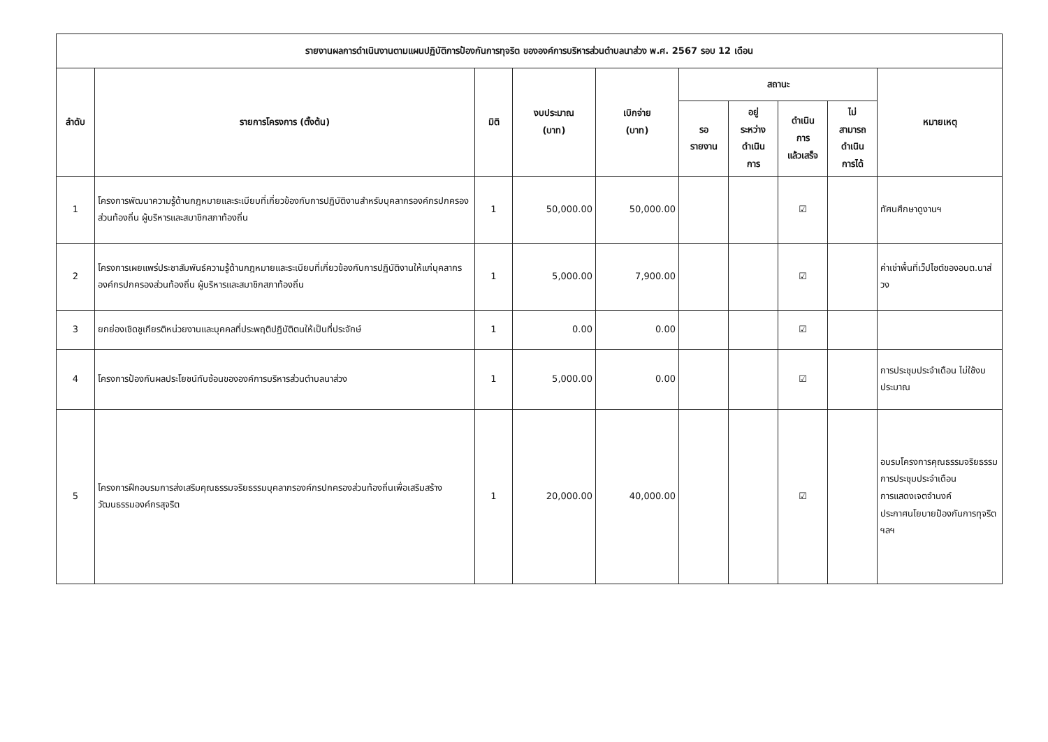| รายงานผลการดำเนินงานตามแผนปฏิบัติการป้องกันการทุจริต ขององค์การบริหารส่วนตำบลนาส่วง พ.ศ. 2567 รอบ 12 เดือน | | | | | | | | | |
| --- | --- | --- | --- | --- | --- | --- | --- | --- | --- |
| ลำดับ | รายการโครงการ (ตั้งต้น) | มิติ | งบประมาณ (บาท) | เบิกจ่าย (บาท) | สถานะ | | | | หมายเหตุ |
| | | | | | รอ รายงาน | อยู่ ระหว่าง ดำเนิน การ | ดำเนิน การ แล้วเสร็จ | ไม่ สามารถ ดำเนิน การได้ | |
| 1 | โครงการพัฒนาความรู้ด้านกฎหมายและระเบียบที่เกี่ยวข้องกับการปฏิบัติงานสำหรับบุคลากรองค์กรปกครองส่วนท้องถิ่น ผู้บริหารและสมาชิกสภาท้องถิ่น | 1 | 50,000.00 | 50,000.00 | | | ☑ | | ทัศนศึกษาดูงานฯ |
| 2 | โครงการเผยแพร่ประชาสัมพันธ์ความรู้ด้านกฎหมายและระเบียบที่เกี่ยวข้องกับการปฏิบัติงานให้แก่บุคลากรองค์กรปกครองส่วนท้องถิ่น ผู้บริหารและสมาชิกสภาท้องถิ่น | 1 | 5,000.00 | 7,900.00 | | | ☑ | | ค่าเช่าพื้นที่เว็ปไซต์ของอบต.นาส่วง |
| 3 | ยกย่องเชิดชูเกียรติหน่วยงานและบุคคลที่ประพฤติปฏิบัติตนให้เป็นที่ประจักษ์ | 1 | 0.00 | 0.00 | | | ☑ | | |
| 4 | โครงการป้องกันผลประโยชน์ทับซ้อนขององค์การบริหารส่วนตำบลนาส่วง | 1 | 5,000.00 | 0.00 | | | ☑ | | การประชุมประจำเดือน ไม่ใช้งบประมาณ |
| 5 | โครงการฝึกอบรมการส่งเสริมคุณธรรมจริยธรรมบุคลากรองค์กรปกครองส่วนท้องถิ่นเพื่อเสริมสร้างวัฒนธรรมองค์กรสุจริต | 1 | 20,000.00 | 40,000.00 | | | ☑ | | อบรมโครงการคุณธรรมจริยธรรม การประชุมประจำเดือน การแสดงเจตจำนงค์ ประกาศนโยบายป้องกันการทุจริต ฯลฯ |